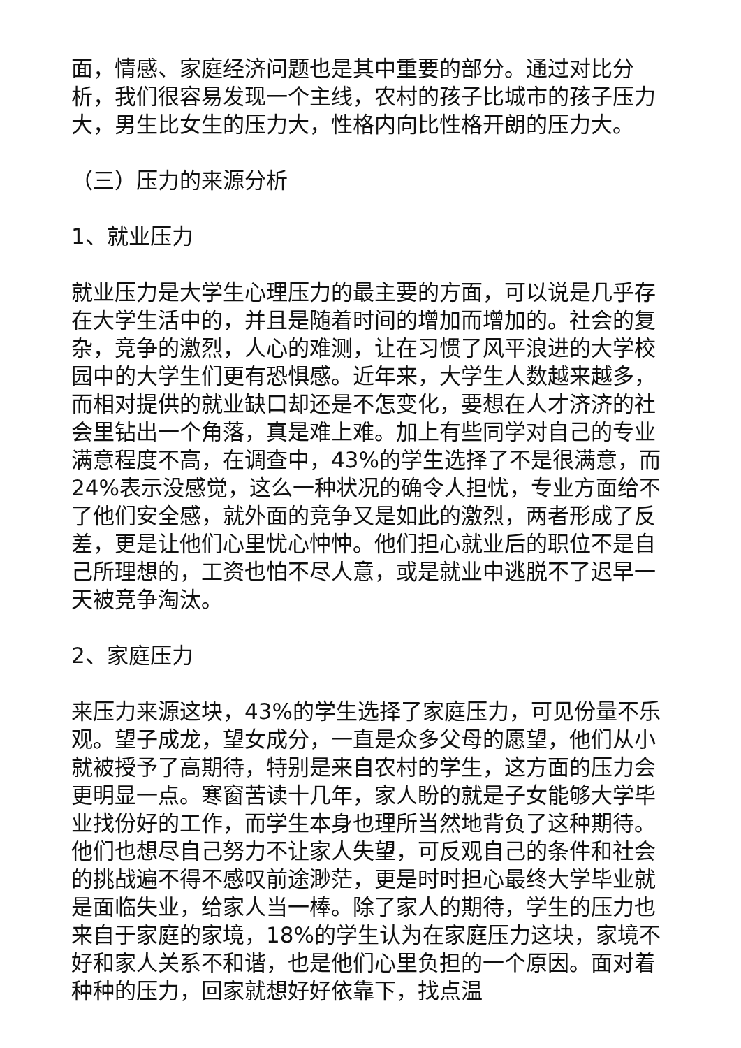面，情感、家庭经济问题也是其中重要的部分。通过对比分析，我们很容易发现一个主线，农村的孩子比城市的孩子压力大，男生比女生的压力大，性格内向比性格开朗的压力大。
（三）压力的来源分析
1、就业压力
就业压力是大学生心理压力的最主要的方面，可以说是几乎存在大学生活中的，并且是随着时间的增加而增加的。社会的复杂，竞争的激烈，人心的难测，让在习惯了风平浪进的大学校园中的大学生们更有恐惧感。近年来，大学生人数越来越多，而相对提供的就业缺口却还是不怎变化，要想在人才济济的社会里钻出一个角落，真是难上难。加上有些同学对自己的专业满意程度不高，在调查中，43%的学生选择了不是很满意，而24%表示没感觉，这么一种状况的确令人担忧，专业方面给不了他们安全感，就外面的竞争又是如此的激烈，两者形成了反差，更是让他们心里忧心忡忡。他们担心就业后的职位不是自己所理想的，工资也怕不尽人意，或是就业中逃脱不了迟早一天被竞争淘汰。
2、家庭压力
来压力来源这块，43%的学生选择了家庭压力，可见份量不乐观。望子成龙，望女成分，一直是众多父母的愿望，他们从小就被授予了高期待，特别是来自农村的学生，这方面的压力会更明显一点。寒窗苦读十几年，家人盼的就是子女能够大学毕业找份好的工作，而学生本身也理所当然地背负了这种期待。他们也想尽自己努力不让家人失望，可反观自己的条件和社会的挑战遍不得不感叹前途渺茫，更是时时担心最终大学毕业就是面临失业，给家人当一棒。除了家人的期待，学生的压力也来自于家庭的家境，18%的学生认为在家庭压力这块，家境不好和家人关系不和谐，也是他们心里负担的一个原因。面对着种种的压力，回家就想好好依靠下，找点温